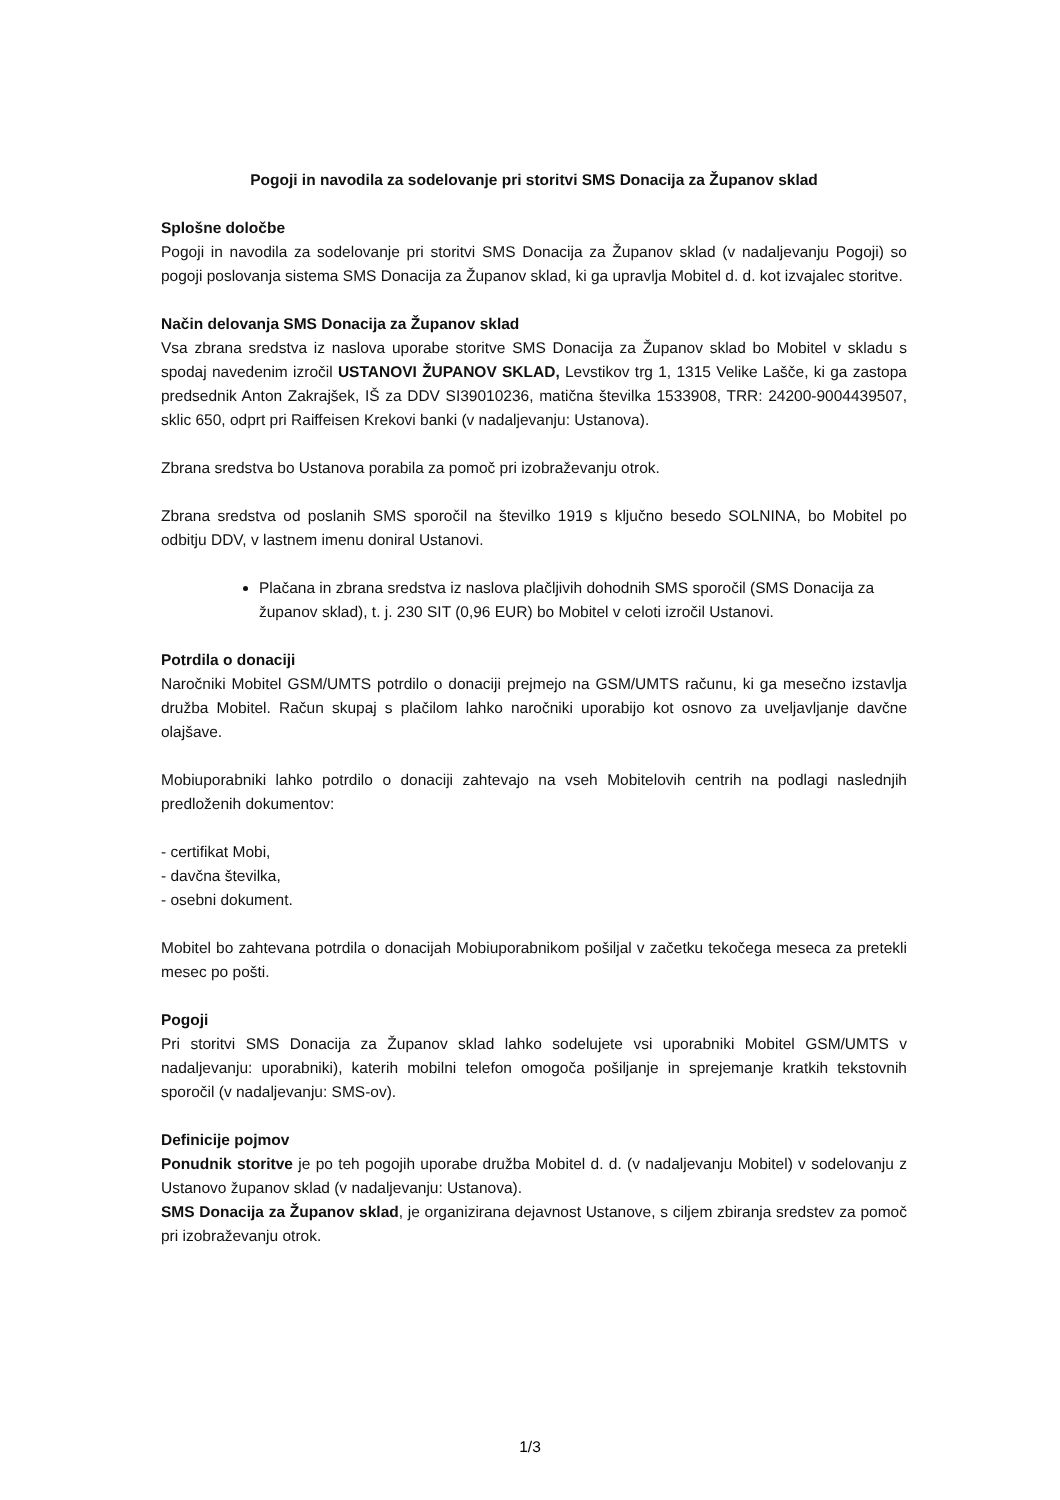Pogoji in navodila za sodelovanje pri storitvi SMS Donacija za Županov sklad
Splošne določbe
Pogoji in navodila za sodelovanje pri storitvi SMS Donacija za Županov sklad (v nadaljevanju Pogoji) so pogoji poslovanja sistema SMS Donacija za Županov sklad, ki ga upravlja Mobitel d. d. kot izvajalec storitve.
Način delovanja SMS Donacija za Županov sklad
Vsa zbrana sredstva iz naslova uporabe storitve SMS Donacija za Županov sklad bo Mobitel v skladu s spodaj navedenim izročil USTANOVI ŽUPANOV SKLAD, Levstikov trg 1, 1315 Velike Lašče, ki ga zastopa predsednik Anton Zakrajšek, IŠ za DDV SI39010236, matična številka 1533908, TRR: 24200-9004439507, sklic 650, odprt pri Raiffeisen Krekovi banki (v nadaljevanju: Ustanova).
Zbrana sredstva bo Ustanova porabila za pomoč pri izobraževanju otrok.
Zbrana sredstva od poslanih SMS sporočil na številko 1919 s ključno besedo SOLNINA, bo Mobitel po odbitju DDV, v lastnem imenu doniral Ustanovi.
Plačana in zbrana sredstva iz naslova plačljivih dohodnih SMS sporočil (SMS Donacija za županov sklad), t. j. 230 SIT (0,96 EUR) bo Mobitel v celoti izročil Ustanovi.
Potrdila o donaciji
Naročniki Mobitel GSM/UMTS potrdilo o donaciji prejmejo na GSM/UMTS računu, ki ga mesečno izstavlja družba Mobitel. Račun skupaj s plačilom lahko naročniki uporabijo kot osnovo za uveljavljanje davčne olajšave.
Mobiuporabniki lahko potrdilo o donaciji zahtevajo na vseh Mobitelovih centrih na podlagi naslednjih predloženih dokumentov:
- certifikat Mobi,
- davčna številka,
- osebni dokument.
Mobitel bo zahtevana potrdila o donacijah Mobiuporabnikom pošiljal v začetku tekočega meseca za pretekli mesec po pošti.
Pogoji
Pri storitvi SMS Donacija za Županov sklad lahko sodelujete vsi uporabniki Mobitel GSM/UMTS v nadaljevanju: uporabniki), katerih mobilni telefon omogoča pošiljanje in sprejemanje kratkih tekstovnih sporočil (v nadaljevanju: SMS-ov).
Definicije pojmov
Ponudnik storitve je po teh pogojih uporabe družba Mobitel d. d. (v nadaljevanju Mobitel) v sodelovanju z Ustanovo županov sklad (v nadaljevanju: Ustanova).
SMS Donacija za Županov sklad, je organizirana dejavnost Ustanove, s ciljem zbiranja sredstev za pomoč pri izobraževanju otrok.
1/3